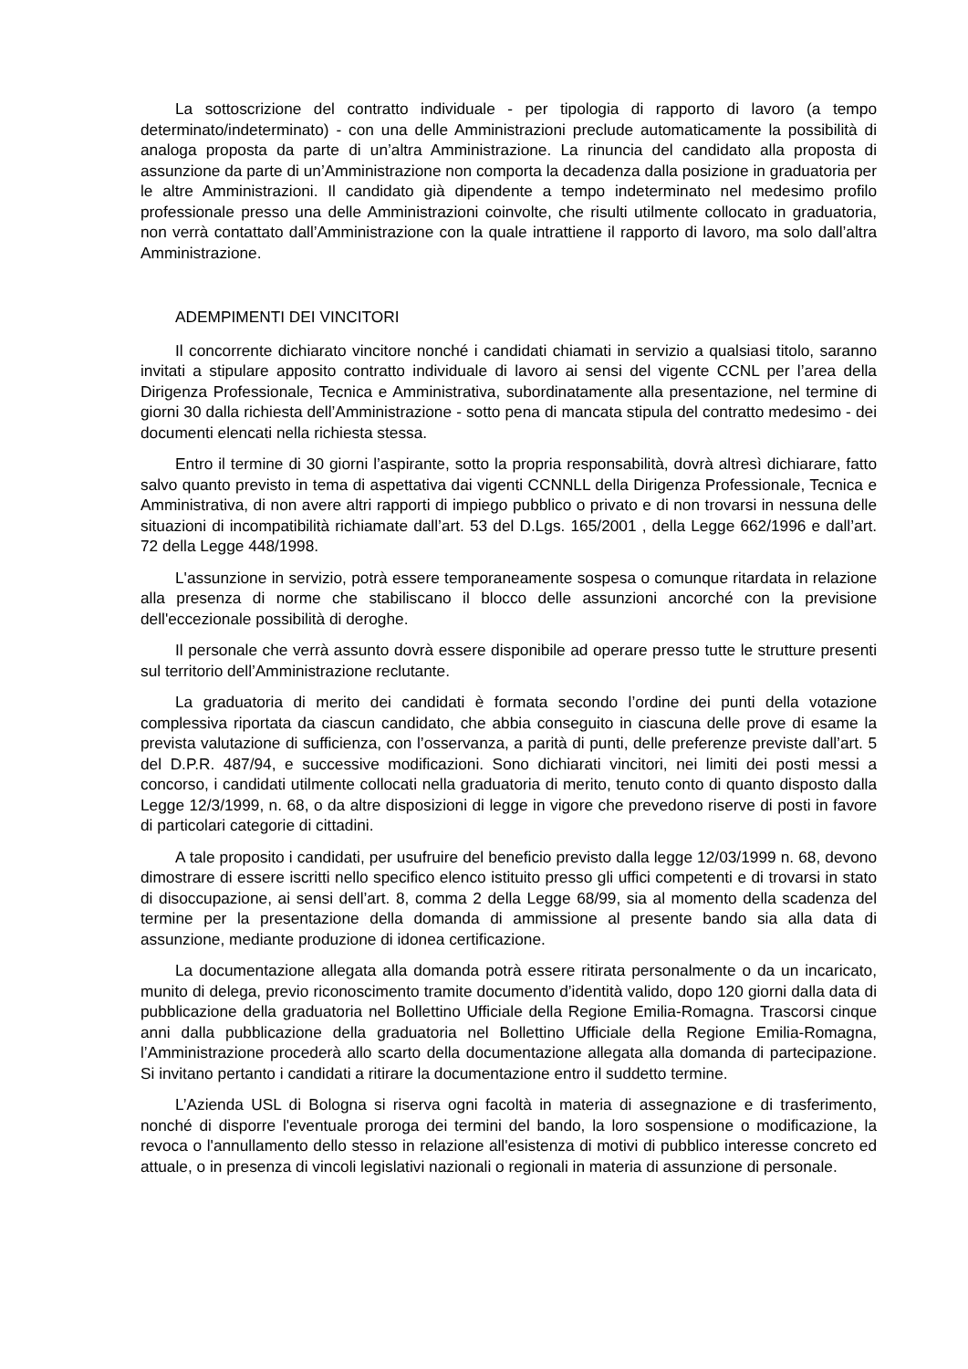La sottoscrizione del contratto individuale - per tipologia di rapporto di lavoro (a tempo determinato/indeterminato) - con una delle Amministrazioni preclude automaticamente la possibilità di analoga proposta da parte di un’altra Amministrazione. La rinuncia del candidato alla proposta di assunzione da parte di un’Amministrazione non comporta la decadenza dalla posizione in graduatoria per le altre Amministrazioni. Il candidato già dipendente a tempo indeterminato nel medesimo profilo professionale presso una delle Amministrazioni coinvolte, che risulti utilmente collocato in graduatoria, non verrà contattato dall’Amministrazione con la quale intrattiene il rapporto di lavoro, ma solo dall’altra Amministrazione.
ADEMPIMENTI DEI VINCITORI
Il concorrente dichiarato vincitore nonché i candidati chiamati in servizio a qualsiasi titolo, saranno invitati a stipulare apposito contratto individuale di lavoro ai sensi del vigente CCNL per l’area della Dirigenza Professionale, Tecnica e Amministrativa, subordinatamente alla presentazione, nel termine di giorni 30 dalla richiesta dell’Amministrazione - sotto pena di mancata stipula del contratto medesimo - dei documenti elencati nella richiesta stessa.
Entro il termine di 30 giorni l’aspirante, sotto la propria responsabilità, dovrà altresì dichiarare, fatto salvo quanto previsto in tema di aspettativa dai vigenti CCNNLL della Dirigenza Professionale, Tecnica e Amministrativa, di non avere altri rapporti di impiego pubblico o privato e di non trovarsi in nessuna delle situazioni di incompatibilità richiamate dall’art. 53 del D.Lgs. 165/2001 , della Legge 662/1996 e dall’art. 72 della Legge 448/1998.
L'assunzione in servizio, potrà essere temporaneamente sospesa o comunque ritardata in relazione alla presenza di norme che stabiliscano il blocco delle assunzioni ancorché con la previsione dell'eccezionale possibilità di deroghe.
Il personale che verrà assunto dovrà essere disponibile ad operare presso tutte le strutture presenti sul territorio dell’Amministrazione reclutante.
La graduatoria di merito dei candidati è formata secondo l’ordine dei punti della votazione complessiva riportata da ciascun candidato, che abbia conseguito in ciascuna delle prove di esame la prevista valutazione di sufficienza, con l’osservanza, a parità di punti, delle preferenze previste dall’art. 5 del D.P.R. 487/94, e successive modificazioni. Sono dichiarati vincitori, nei limiti dei posti messi a concorso, i candidati utilmente collocati nella graduatoria di merito, tenuto conto di quanto disposto dalla Legge 12/3/1999, n. 68, o da altre disposizioni di legge in vigore che prevedono riserve di posti in favore di particolari categorie di cittadini.
A tale proposito i candidati, per usufruire del beneficio previsto dalla legge 12/03/1999 n. 68, devono dimostrare di essere iscritti nello specifico elenco istituito presso gli uffici competenti e di trovarsi in stato di disoccupazione, ai sensi dell’art. 8, comma 2 della Legge 68/99, sia al momento della scadenza del termine per la presentazione della domanda di ammissione al presente bando sia alla data di assunzione, mediante produzione di idonea certificazione.
La documentazione allegata alla domanda potrà essere ritirata personalmente o da un incaricato, munito di delega, previo riconoscimento tramite documento d’identità valido, dopo 120 giorni dalla data di pubblicazione della graduatoria nel Bollettino Ufficiale della Regione Emilia-Romagna. Trascorsi cinque anni dalla pubblicazione della graduatoria nel Bollettino Ufficiale della Regione Emilia-Romagna, l’Amministrazione procederà allo scarto della documentazione allegata alla domanda di partecipazione. Si invitano pertanto i candidati a ritirare la documentazione entro il suddetto termine.
L’Azienda USL di Bologna si riserva ogni facoltà in materia di assegnazione e di trasferimento, nonché di disporre l'eventuale proroga dei termini del bando, la loro sospensione o modificazione, la revoca o l'annullamento dello stesso in relazione all'esistenza di motivi di pubblico interesse concreto ed attuale, o in presenza di vincoli legislativi nazionali o regionali in materia di assunzione di personale.